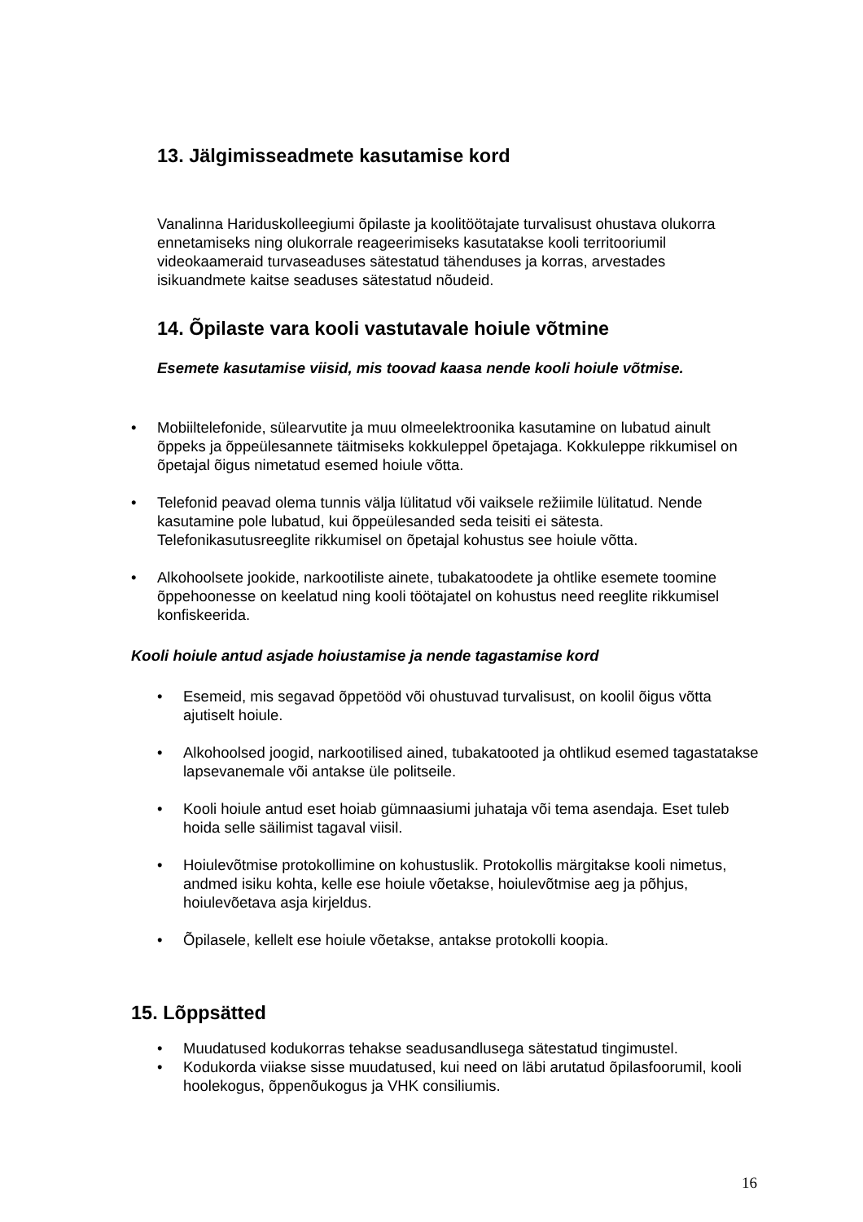13. Jälgimisseadmete kasutamise kord
Vanalinna Hariduskolleegiumi õpilaste ja koolitöötajate turvalisust ohustava olukorra ennetamiseks ning olukorrale reageerimiseks kasutatakse kooli territooriumil videokaameraid turvaseaduses sätestatud tähenduses ja korras, arvestades isikuandmete kaitse seaduses sätestatud nõudeid.
14. Õpilaste vara kooli vastutavale hoiule võtmine
Esemete kasutamise viisid, mis toovad kaasa nende kooli hoiule võtmise.
• Mobiiltelefonide, sülearvutite ja muu olmeelektroonika kasutamine on lubatud ainult õppeks ja õppeülesannete täitmiseks kokkuleppel õpetajaga. Kokkuleppe rikkumisel on õpetajal õigus nimetatud esemed hoiule võtta.
• Telefonid peavad olema tunnis välja lülitatud või vaiksele režiimile lülitatud. Nende kasutamine pole lubatud, kui õppeülesanded seda teisiti ei sätesta. Telefonikasutusreeglite rikkumisel on õpetajal kohustus see hoiule võtta.
• Alkohoolsete jookide, narkootiliste ainete, tubakatoodete ja ohtlike esemete toomine õppehoonesse on keelatud ning kooli töötajatel on kohustus need reeglite rikkumisel konfiskeerida.
Kooli hoiule antud asjade hoiustamise ja nende tagastamise kord
• Esemeid, mis segavad õppetööd või ohustuvad turvalisust, on koolil õigus võtta ajutiselt hoiule.
• Alkohoolsed joogid, narkootilised ained, tubakatooted ja ohtlikud esemed tagastatakse lapsevanemale või antakse üle politseile.
• Kooli hoiule antud eset hoiab gümnaasiumi juhataja või tema asendaja. Eset tuleb hoida selle säilimist tagaval viisil.
• Hoiulevõtmise protokollimine on kohustuslik. Protokollis märgitakse kooli nimetus, andmed isiku kohta, kelle ese hoiule võetakse, hoiulevõtmise aeg ja põhjus, hoiulevõetava asja kirjeldus.
• Õpilasele, kellelt ese hoiule võetakse, antakse protokolli koopia.
15. Lõppsätted
• Muudatused kodukorras tehakse seadusandlusega sätestatud tingimustel.
• Kodukorda viiakse sisse muudatused, kui need on läbi arutatud õpilasfoorumil, kooli hoolekogus, õppenõukogus ja VHK consiliumis.
16